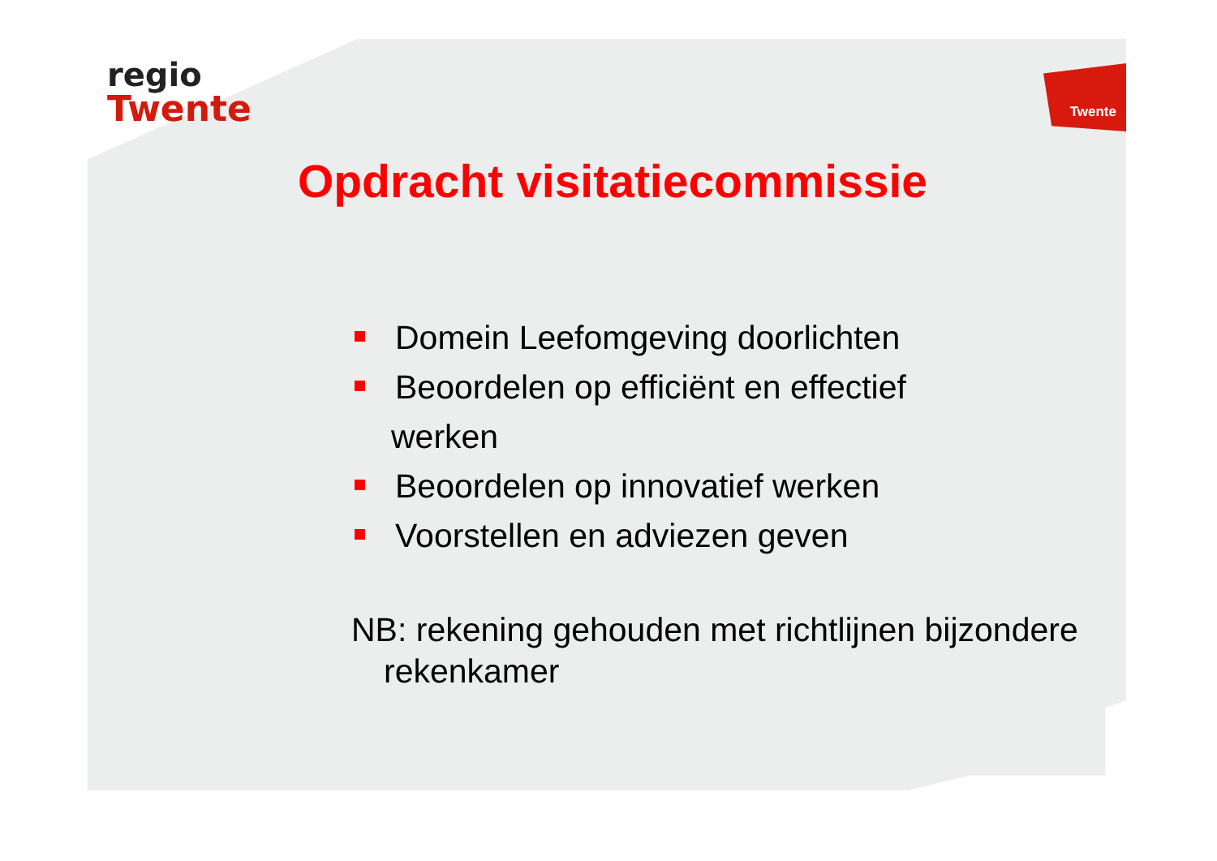regio
Twente
Twente
Opdracht visitatiecommissie
Domein Leefomgeving doorlichten
Beoordelen op efficiënt en effectief
werken
Beoordelen op innovatief werken
Voorstellen en adviezen geven
NB: rekening gehouden met richtlijnen bijzondere rekenkamer